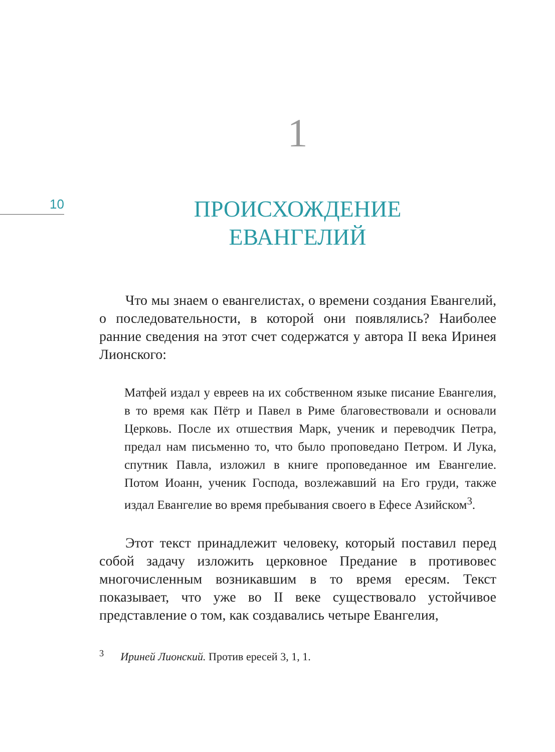10
1
ПРОИСХОЖДЕНИЕ
ЕВАНГЕЛИЙ
Что мы знаем о евангелистах, о времени создания Евангелий, о последовательности, в которой они появлялись? Наиболее ранние сведения на этот счет содержатся у автора II века Иринея Лионского:
Матфей издал у евреев на их собственном языке писание Евангелия, в то время как Пётр и Павел в Риме благовествовали и основали Церковь. После их отшествия Марк, ученик и переводчик Петра, предал нам письменно то, что было проповедано Петром. И Лука, спутник Павла, изложил в книге проповеданное им Евангелие. Потом Иоанн, ученик Господа, возлежавший на Его груди, также издал Евангелие во время пребывания своего в Ефесе Азийском<sup>3</sup>.
Этот текст принадлежит человеку, который поставил перед собой задачу изложить церковное Предание в противовес многочисленным возникавшим в то время ересям. Текст показывает, что уже во II веке существовало устойчивое представление о том, как создавались четыре Евангелия,
<sup>3</sup> Ириней Лионский. Против ересей 3, 1, 1.